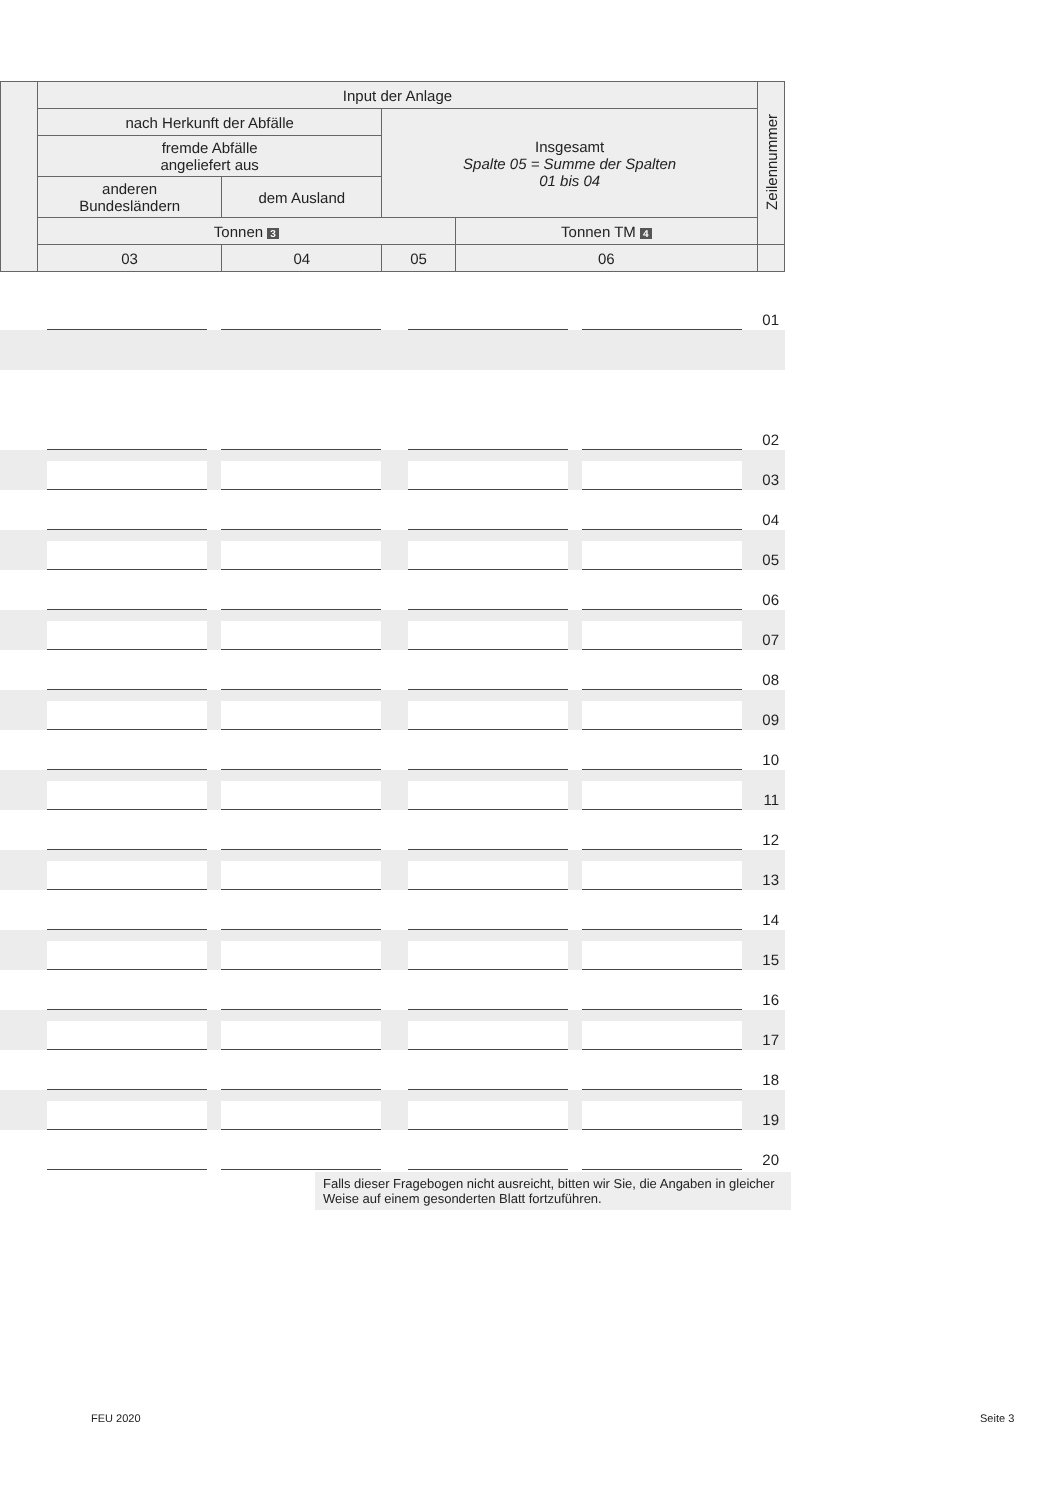| | Input der Anlage | | | | Zeilennummer |
| | nach Herkunft der Abfälle | | Insgesamt Spalte 05 = Summe der Spalten 01 bis 04 | | |
| | fremde Abfälle angeliefert aus | | | | |
| | anderen Bundesländern | dem Ausland | | | |
| | Tonnen 3 | | | Tonnen TM 4 | |
| | 03 | 04 | 05 | 06 | |
01
02
03
04
05
06
07
08
09
10
11
12
13
14
15
16
17
18
19
20
Falls dieser Fragebogen nicht ausreicht, bitten wir Sie, die Angaben in gleicher Weise auf einem gesonderten Blatt fortzuführen.
FEU 2020 Seite 3